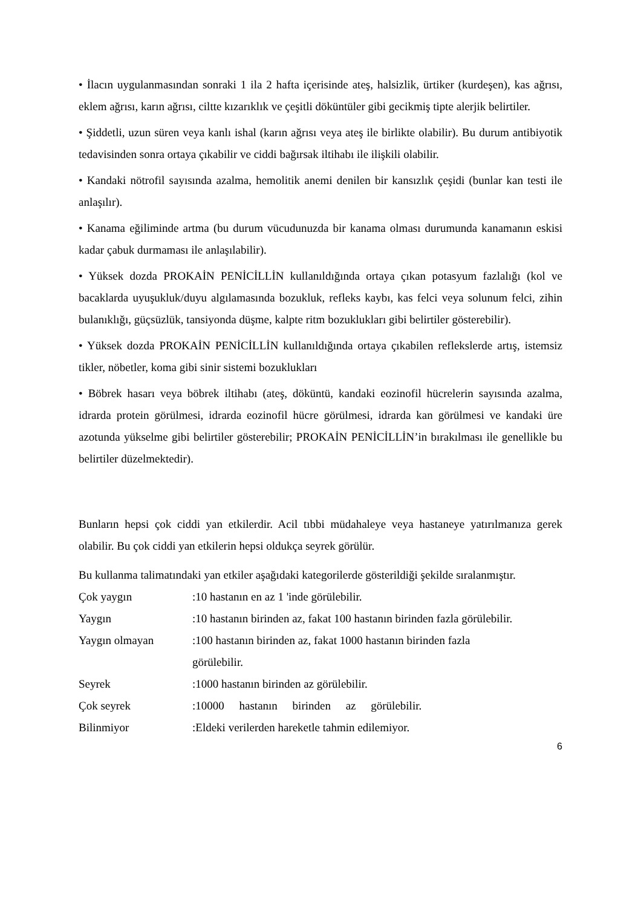• İlacın uygulanmasından sonraki 1 ila 2 hafta içerisinde ateş, halsizlik, ürtiker (kurdeşen), kas ağrısı, eklem ağrısı, karın ağrısı, ciltte kızarıklık ve çeşitli döküntüler gibi gecikmiş tipte alerjik belirtiler.
• Şiddetli, uzun süren veya kanlı ishal (karın ağrısı veya ateş ile birlikte olabilir). Bu durum antibiyotik tedavisinden sonra ortaya çıkabilir ve ciddi bağırsak iltihabı ile ilişkili olabilir.
• Kandaki nötrofil sayısında azalma, hemolitik anemi denilen bir kansızlık çeşidi (bunlar kan testi ile anlaşılır).
• Kanama eğiliminde artma (bu durum vücudunuzda bir kanama olması durumunda kanamanın eskisi kadar çabuk durmaması ile anlaşılabilir).
• Yüksek dozda PROKAİN PENİCİLLİN kullanıldığında ortaya çıkan potasyum fazlalığı (kol ve bacaklarda uyuşukluk/duyu algılamasında bozukluk, refleks kaybı, kas felci veya solunum felci, zihin bulanıklığı, güçsüzlük, tansiyonda düşme, kalpte ritm bozuklukları gibi belirtiler gösterebilir).
• Yüksek dozda PROKAİN PENİCİLLİN kullanıldığında ortaya çıkabilen reflekslerde artış, istemsiz tikler, nöbetler, koma gibi sinir sistemi bozuklukları
• Böbrek hasarı veya böbrek iltihabı (ateş, döküntü, kandaki eozinofil hücrelerin sayısında azalma, idrarda protein görülmesi, idrarda eozinofil hücre görülmesi, idrarda kan görülmesi ve kandaki üre azotunda yükselme gibi belirtiler gösterebilir; PROKAİN PENİCİLLİN’in bırakılması ile genellikle bu belirtiler düzelmektedir).
Bunların hepsi çok ciddi yan etkilerdir. Acil tıbbi müdahaleye veya hastaneye yatırılmanıza gerek olabilir. Bu çok ciddi yan etkilerin hepsi oldukça seyrek görülür.
Bu kullanma talimatındaki yan etkiler aşağıdaki kategorilerde gösterildiği şekilde sıralanmıştır.
Çok yaygın :10 hastanın en az 1 'inde görülebilir.
Yaygın :10 hastanın birinden az, fakat 100 hastanın birinden fazla görülebilir.
Yaygın olmayan :100 hastanın birinden az, fakat 1000 hastanın birinden fazla görülebilir.
Seyrek :1000 hastanın birinden az görülebilir.
Çok seyrek :10000 hastanın birinden az görülebilir.
Bilinmiyor :Eldeki verilerden hareketle tahmin edilemiyor.
6